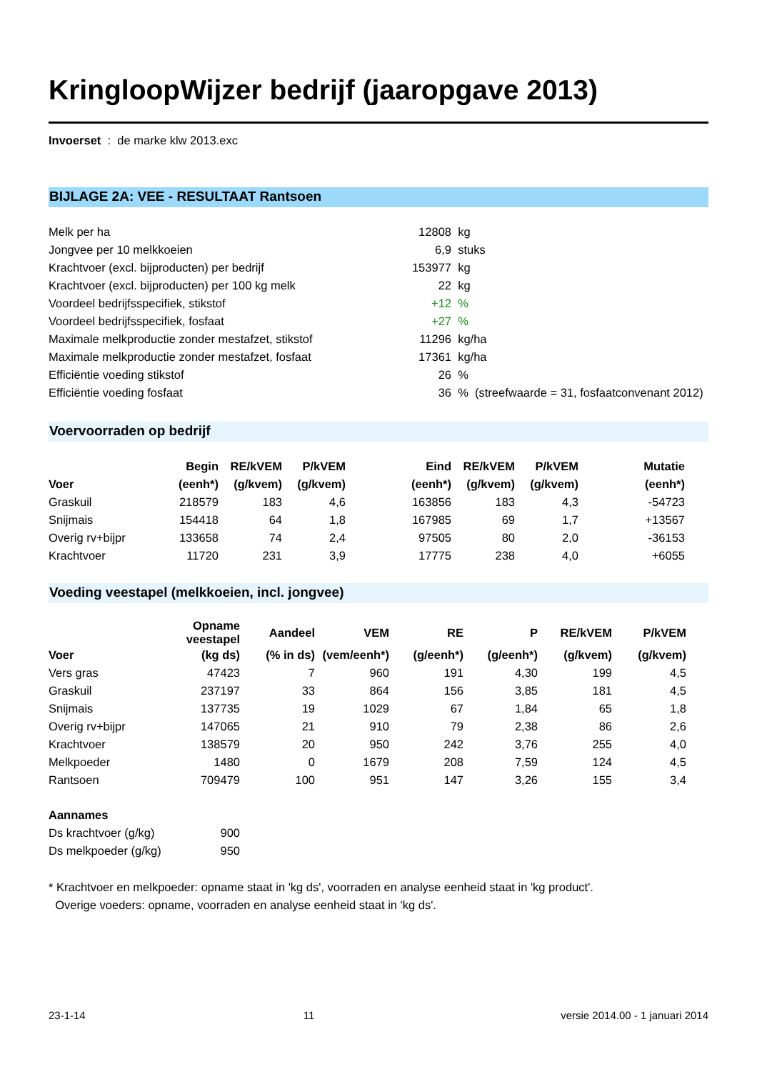KringloopWijzer bedrijf (jaaropgave 2013)
Invoerset : de marke klw 2013.exc
BIJLAGE 2A: VEE - RESULTAAT Rantsoen
| Melk per ha | 12808 | kg |
| Jongvee per 10 melkkoeien | 6,9 | stuks |
| Krachtvoer (excl. bijproducten) per bedrijf | 153977 | kg |
| Krachtvoer (excl. bijproducten) per 100 kg melk | 22 | kg |
| Voordeel bedrijfsspecifiek, stikstof | +12 | % |
| Voordeel bedrijfsspecifiek, fosfaat | +27 | % |
| Maximale melkproductie zonder mestafzet, stikstof | 11296 | kg/ha |
| Maximale melkproductie zonder mestafzet, fosfaat | 17361 | kg/ha |
| Efficiëntie voeding stikstof | 26 | % |
| Efficiëntie voeding fosfaat | 36 | % (streefwaarde = 31, fosfaatconvenant 2012) |
Voervoorraden op bedrijf
| | Begin | RE/kVEM | P/kVEM | Eind | RE/kVEM | P/kVEM | Mutatie |
| --- | --- | --- | --- | --- | --- | --- | --- |
| Voer | (eenh*) | (g/kvem) | (g/kvem) | (eenh*) | (g/kvem) | (g/kvem) | (eenh*) |
| Graskuil | 218579 | 183 | 4,6 | 163856 | 183 | 4,3 | -54723 |
| Snijmais | 154418 | 64 | 1,8 | 167985 | 69 | 1,7 | +13567 |
| Overig rv+bijpr | 133658 | 74 | 2,4 | 97505 | 80 | 2,0 | -36153 |
| Krachtvoer | 11720 | 231 | 3,9 | 17775 | 238 | 4,0 | +6055 |
Voeding veestapel (melkkoeien, incl. jongvee)
| | Opname veestapel | Aandeel | VEM | RE | P | RE/kVEM | P/kVEM |
| --- | --- | --- | --- | --- | --- | --- | --- |
| Voer | (kg ds) | (% in ds) | (vem/eenh*) | (g/eenh*) | (g/eenh*) | (g/kvem) | (g/kvem) |
| Vers gras | 47423 | 7 | 960 | 191 | 4,30 | 199 | 4,5 |
| Graskuil | 237197 | 33 | 864 | 156 | 3,85 | 181 | 4,5 |
| Snijmais | 137735 | 19 | 1029 | 67 | 1,84 | 65 | 1,8 |
| Overig rv+bijpr | 147065 | 21 | 910 | 79 | 2,38 | 86 | 2,6 |
| Krachtvoer | 138579 | 20 | 950 | 242 | 3,76 | 255 | 4,0 |
| Melkpoeder | 1480 | 0 | 1679 | 208 | 7,59 | 124 | 4,5 |
| Rantsoen | 709479 | 100 | 951 | 147 | 3,26 | 155 | 3,4 |
| Aannames | |
| Ds krachtvoer (g/kg) | 900 |
| Ds melkpoeder (g/kg) | 950 |
* Krachtvoer en melkpoeder: opname staat in 'kg ds', voorraden en analyse eenheid staat in 'kg product'.
Overige voeders: opname, voorraden en analyse eenheid staat in 'kg ds'.
23-1-14 11 versie 2014.00 - 1 januari 2014